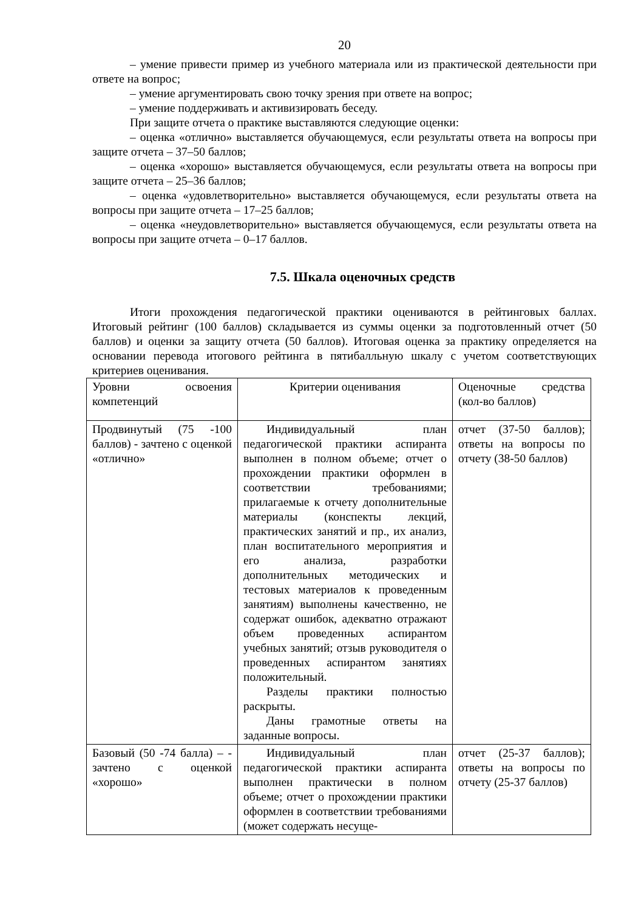20
– умение привести пример из учебного материала или из практической деятельности при ответе на вопрос;
– умение аргументировать свою точку зрения при ответе на вопрос;
– умение поддерживать и активизировать беседу.
При защите отчета о практике выставляются следующие оценки:
– оценка «отлично» выставляется обучающемуся, если результаты ответа на вопросы при защите отчета – 37–50 баллов;
– оценка «хорошо» выставляется обучающемуся, если результаты ответа на вопросы при защите отчета – 25–36 баллов;
– оценка «удовлетворительно» выставляется обучающемуся, если результаты ответа на вопросы при защите отчета – 17–25 баллов;
– оценка «неудовлетворительно» выставляется обучающемуся, если результаты ответа на вопросы при защите отчета – 0–17 баллов.
7.5. Шкала оценочных средств
Итоги прохождения педагогической практики оцениваются в рейтинговых баллах. Итоговый рейтинг (100 баллов) складывается из суммы оценки за подготовленный отчет (50 баллов) и оценки за защиту отчета (50 баллов). Итоговая оценка за практику определяется на основании перевода итогового рейтинга в пятибалльную шкалу с учетом соответствующих критериев оценивания.
| Уровни освоения компетенций | Критерии оценивания | Оценочные средства (кол-во баллов) |
| Продвинутый (75 -100 баллов) - зачтено с оценкой «отлично» | Индивидуальный план педагогической практики аспиранта выполнен в полном объеме; отчет о прохождении практики оформлен в соответствии требованиями; прилагаемые к отчету дополнительные материалы (конспекты лекций, практических занятий и пр., их анализ, план воспитательного мероприятия и его анализа, разработки дополнительных методических и тестовых материалов к проведенным занятиям) выполнены качественно, не содержат ошибок, адекватно отражают объем проведенных аспирантом учебных занятий; отзыв руководителя о проведенных аспирантом занятиях положительный. Разделы практики полностью раскрыты. Даны грамотные ответы на заданные вопросы. | отчет (37-50 баллов); ответы на вопросы по отчету (38-50 баллов) |
| Базовый (50 -74 балла) – - зачтено с оценкой «хорошо» | Индивидуальный план педагогической практики аспиранта выполнен практически в полном объеме; отчет о прохождении практики оформлен в соответствии требованиями (может содержать несуще- | отчет (25-37 баллов); ответы на вопросы по отчету (25-37 баллов) |